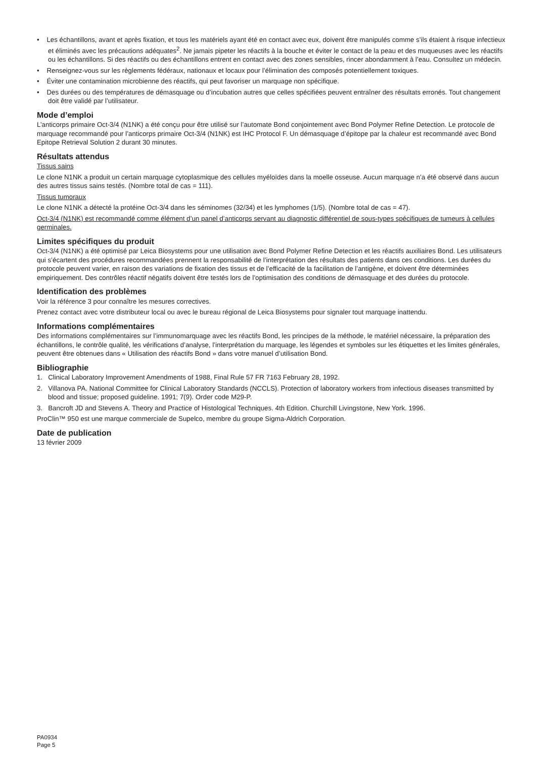• Les échantillons, avant et après fixation, et tous les matériels ayant été en contact avec eux, doivent être manipulés comme s’ils étaient à risque infectieux et éliminés avec les précautions adéquates<sup>2</sup>. Ne jamais pipeter les réactifs à la bouche et éviter le contact de la peau et des muqueuses avec les réactifs ou les échantillons. Si des réactifs ou des échantillons entrent en contact avec des zones sensibles, rincer abondamment à l’eau. Consultez un médecin.
• Renseignez-vous sur les règlements fédéraux, nationaux et locaux pour l’élimination des composés potentiellement toxiques.
• Éviter une contamination microbienne des réactifs, qui peut favoriser un marquage non spécifique.
• Des durées ou des températures de démasquage ou d’incubation autres que celles spécifiées peuvent entraîner des résultats erronés. Tout changement doit être validé par l’utilisateur.
Mode d’emploi
L’anticorps primaire Oct-3/4 (N1NK) a été conçu pour être utilisé sur l’automate Bond conjointement avec Bond Polymer Refine Detection. Le protocole de marquage recommandé pour l’anticorps primaire Oct-3/4 (N1NK) est IHC Protocol F. Un démasquage d’épitope par la chaleur est recommandé avec Bond Epitope Retrieval Solution 2 durant 30 minutes.
Résultats attendus
Tissus sains
Le clone N1NK a produit un certain marquage cytoplasmique des cellules myéloïdes dans la moelle osseuse. Aucun marquage n’a été observé dans aucun des autres tissus sains testés. (Nombre total de cas = 111).
Tissus tumoraux
Le clone N1NK a détecté la protéine Oct-3/4 dans les séminomes (32/34) et les lymphomes (1/5). (Nombre total de cas = 47).
Oct-3/4 (N1NK) est recommandé comme élément d’un panel d’anticorps servant au diagnostic différentiel de sous-types spécifiques de tumeurs à cellules germinales.
Limites spécifiques du produit
Oct-3/4 (N1NK) a été optimisé par Leica Biosystems pour une utilisation avec Bond Polymer Refine Detection et les réactifs auxiliaires Bond. Les utilisateurs qui s’écartent des procédures recommandées prennent la responsabilité de l’interprétation des résultats des patients dans ces conditions. Les durées du protocole peuvent varier, en raison des variations de fixation des tissus et de l’efficacité de la facilitation de l’antigène, et doivent être déterminées empiriquement. Des contrôles réactif négatifs doivent être testés lors de l’optimisation des conditions de démasquage et des durées du protocole.
Identification des problèmes
Voir la référence 3 pour connaître les mesures correctives.
Prenez contact avec votre distributeur local ou avec le bureau régional de Leica Biosystems pour signaler tout marquage inattendu.
Informations complémentaires
Des informations complémentaires sur l’immunomarquage avec les réactifs Bond, les principes de la méthode, le matériel nécessaire, la préparation des échantillons, le contrôle qualité, les vérifications d’analyse, l’interprétation du marquage, les légendes et symboles sur les étiquettes et les limites générales, peuvent être obtenues dans « Utilisation des réactifs Bond » dans votre manuel d’utilisation Bond.
Bibliographie
1. Clinical Laboratory Improvement Amendments of 1988, Final Rule 57 FR 7163 February 28, 1992.
2. Villanova PA. National Committee for Clinical Laboratory Standards (NCCLS). Protection of laboratory workers from infectious diseases transmitted by blood and tissue; proposed guideline. 1991; 7(9). Order code M29-P.
3. Bancroft JD and Stevens A. Theory and Practice of Histological Techniques. 4th Edition. Churchill Livingstone, New York. 1996.
ProClin™ 950 est une marque commerciale de Supelco, membre du groupe Sigma-Aldrich Corporation.
Date de publication
13 février 2009
PA0934
Page 5